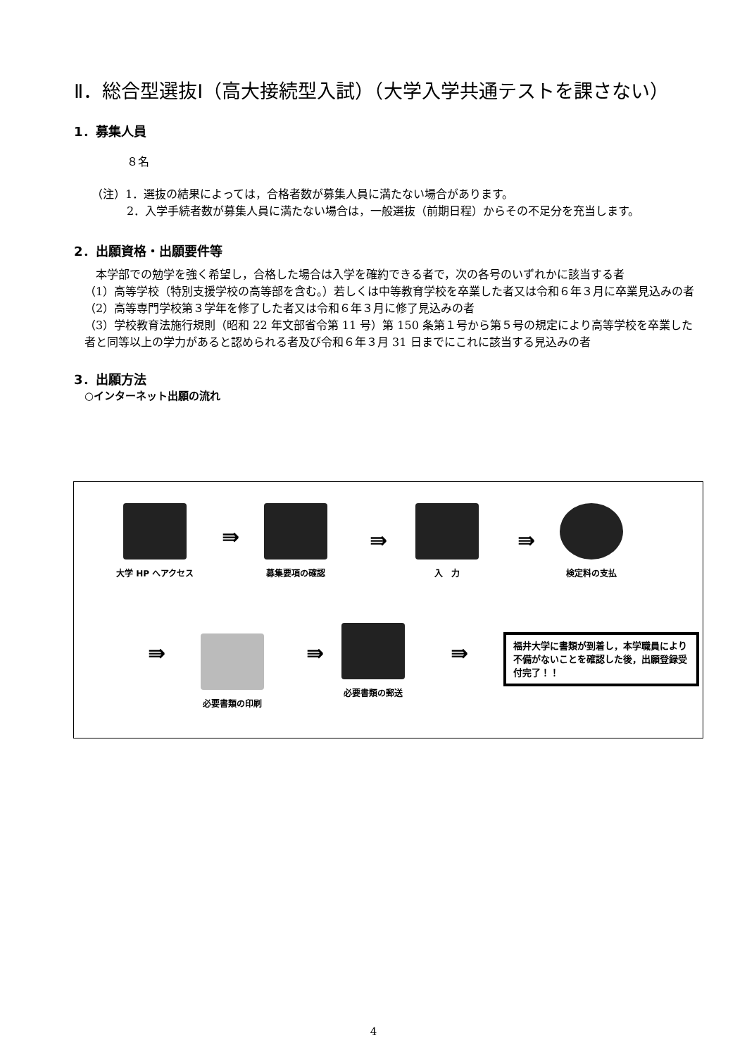Ⅱ．総合型選抜Ⅰ（高大接続型入試）（大学入学共通テストを課さない）
1．募集人員
８名
（注）1．選抜の結果によっては，合格者数が募集人員に満たない場合があります。
2．入学手続者数が募集人員に満たない場合は，一般選抜（前期日程）からその不足分を充当します。
2．出願資格・出願要件等
　本学部での勉学を強く希望し，合格した場合は入学を確約できる者で，次の各号のいずれかに該当する者
（1）高等学校（特別支援学校の高等部を含む。）若しくは中等教育学校を卒業した者又は令和６年３月に卒業見込みの者
（2）高等専門学校第３学年を修了した者又は令和６年３月に修了見込みの者
（3）学校教育法施行規則（昭和 22 年文部省令第 11 号）第 150 条第１号から第５号の規定により高等学校を卒業した者と同等以上の学力があると認められる者及び令和６年３月 31 日までにこれに該当する見込みの者
3．出願方法
○インターネット出願の流れ
大学 HP へアクセス
⇛
募集要項の確認
⇛
入　力
⇛
検定料の支払
⇛
必要書類の印刷
⇛
必要書類の郵送
⇛
福井大学に書類が到着し，本学職員により不備がないことを確認した後，出願登録受付完了！！
4